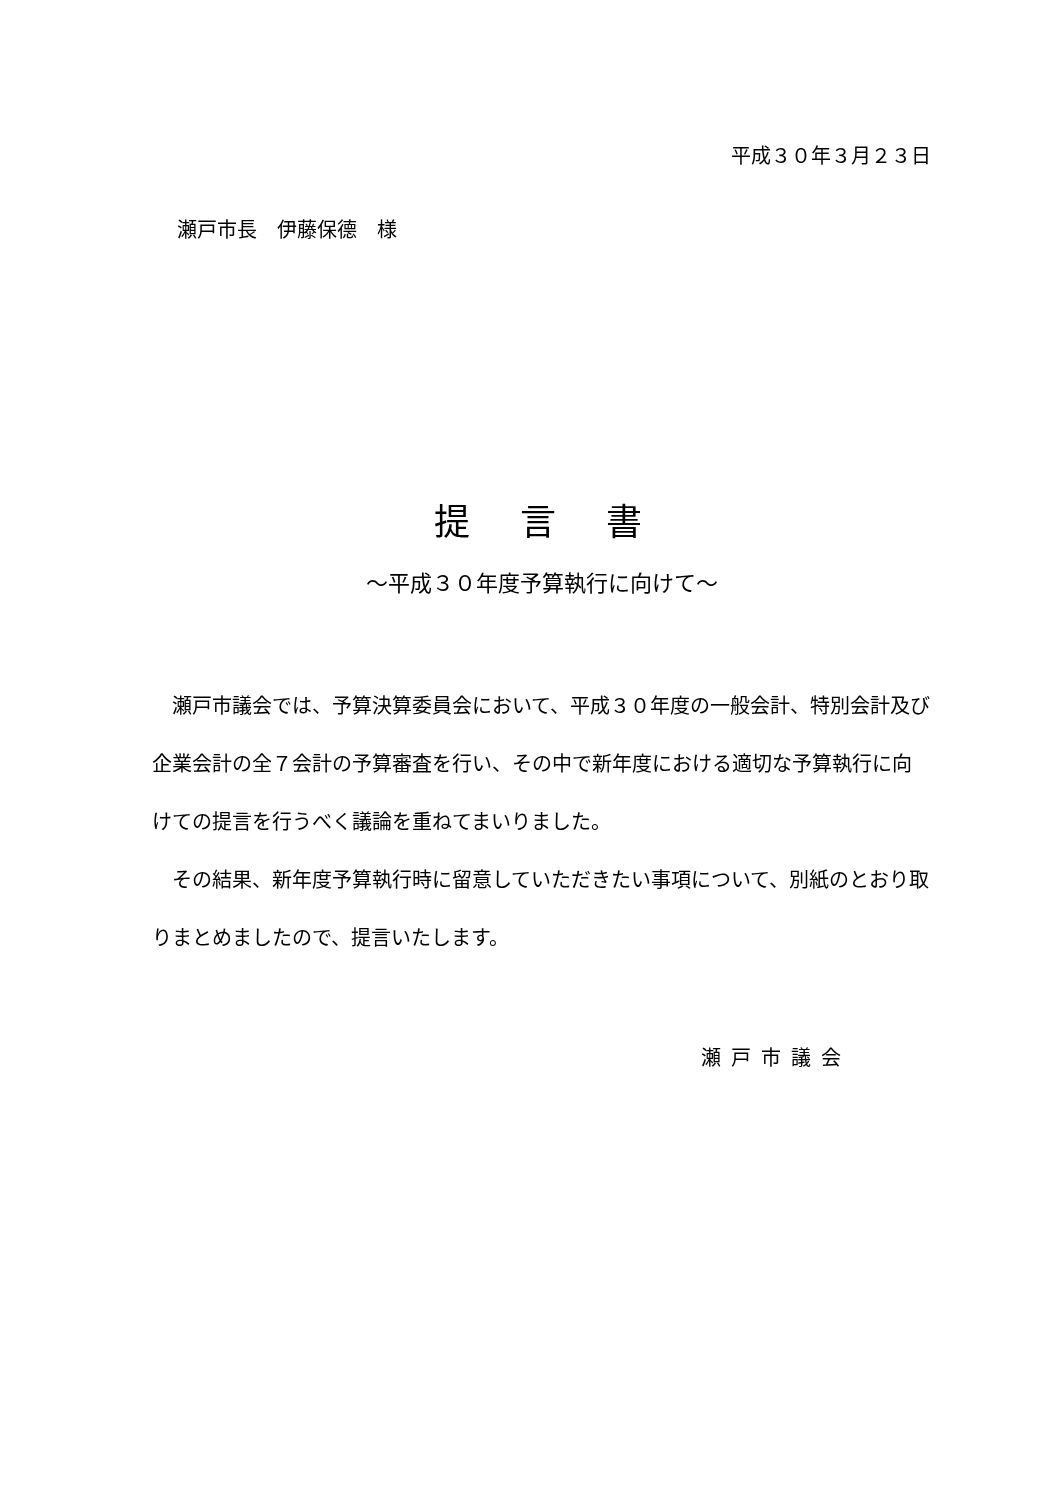平成３０年３月２３日
瀬戸市長　伊藤保德　様
提　言　書
～平成３０年度予算執行に向けて～
瀬戸市議会では、予算決算委員会において、平成３０年度の一般会計、特別会計及び企業会計の全７会計の予算審査を行い、その中で新年度における適切な予算執行に向けての提言を行うべく議論を重ねてまいりました。
その結果、新年度予算執行時に留意していただきたい事項について、別紙のとおり取りまとめましたので、提言いたします。
瀬戸市議会